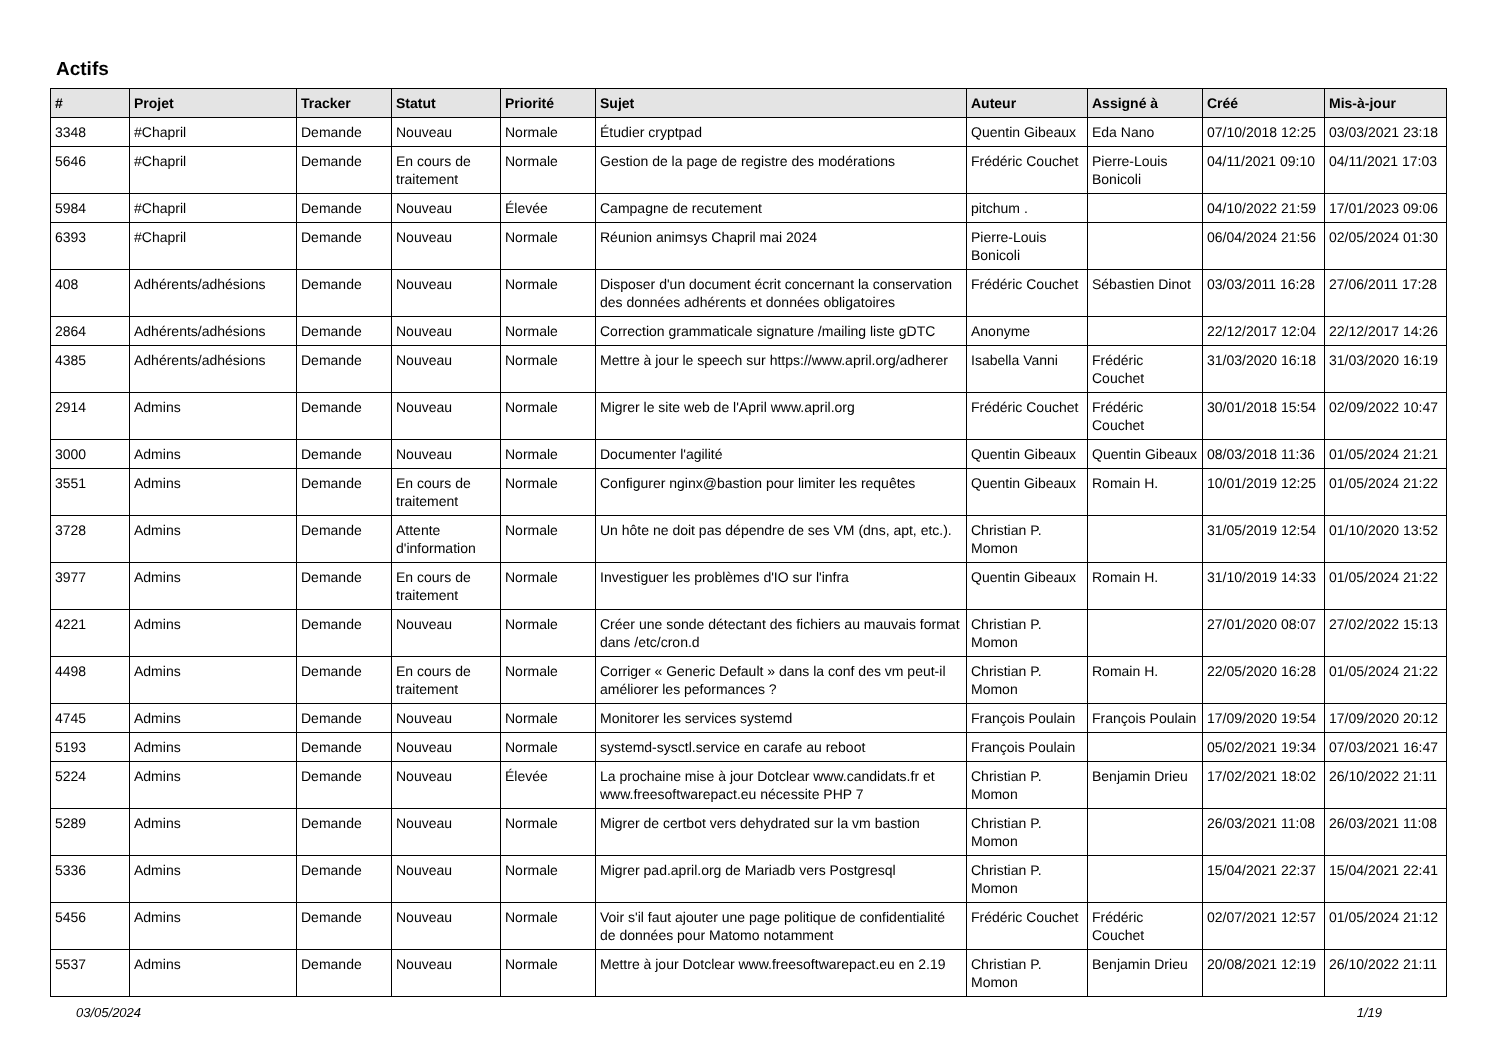Actifs
| # | Projet | Tracker | Statut | Priorité | Sujet | Auteur | Assigné à | Créé | Mis-à-jour |
| --- | --- | --- | --- | --- | --- | --- | --- | --- | --- |
| 3348 | #Chapril | Demande | Nouveau | Normale | Étudier cryptpad | Quentin Gibeaux | Eda Nano | 07/10/2018 12:25 | 03/03/2021 23:18 |
| 5646 | #Chapril | Demande | En cours de traitement | Normale | Gestion de la page de registre des modérations | Frédéric Couchet | Pierre-Louis Bonicoli | 04/11/2021 09:10 | 04/11/2021 17:03 |
| 5984 | #Chapril | Demande | Nouveau | Élevée | Campagne de recutement | pitchum . | | 04/10/2022 21:59 | 17/01/2023 09:06 |
| 6393 | #Chapril | Demande | Nouveau | Normale | Réunion animsys Chapril mai 2024 | Pierre-Louis Bonicoli | | 06/04/2024 21:56 | 02/05/2024 01:30 |
| 408 | Adhérents/adhésions | Demande | Nouveau | Normale | Disposer d'un document écrit concernant la conservation des données adhérents et données obligatoires | Frédéric Couchet | Sébastien Dinot | 03/03/2011 16:28 | 27/06/2011 17:28 |
| 2864 | Adhérents/adhésions | Demande | Nouveau | Normale | Correction grammaticale signature /mailing liste gDTC | Anonyme | | 22/12/2017 12:04 | 22/12/2017 14:26 |
| 4385 | Adhérents/adhésions | Demande | Nouveau | Normale | Mettre à jour le speech sur https://www.april.org/adherer | Isabella Vanni | Frédéric Couchet | 31/03/2020 16:18 | 31/03/2020 16:19 |
| 2914 | Admins | Demande | Nouveau | Normale | Migrer le site web de l'April www.april.org | Frédéric Couchet | Frédéric Couchet | 30/01/2018 15:54 | 02/09/2022 10:47 |
| 3000 | Admins | Demande | Nouveau | Normale | Documenter l'agilité | Quentin Gibeaux | Quentin Gibeaux | 08/03/2018 11:36 | 01/05/2024 21:21 |
| 3551 | Admins | Demande | En cours de traitement | Normale | Configurer nginx@bastion pour limiter les requêtes | Quentin Gibeaux | Romain H. | 10/01/2019 12:25 | 01/05/2024 21:22 |
| 3728 | Admins | Demande | Attente d'information | Normale | Un hôte ne doit pas dépendre de ses VM (dns, apt, etc.). | Christian P. Momon | | 31/05/2019 12:54 | 01/10/2020 13:52 |
| 3977 | Admins | Demande | En cours de traitement | Normale | Investiguer les problèmes d'IO sur l'infra | Quentin Gibeaux | Romain H. | 31/10/2019 14:33 | 01/05/2024 21:22 |
| 4221 | Admins | Demande | Nouveau | Normale | Créer une sonde détectant des fichiers au mauvais format dans /etc/cron.d | Christian P. Momon | | 27/01/2020 08:07 | 27/02/2022 15:13 |
| 4498 | Admins | Demande | En cours de traitement | Normale | Corriger « Generic Default » dans la conf des vm peut-il améliorer les peformances ? | Christian P. Momon | Romain H. | 22/05/2020 16:28 | 01/05/2024 21:22 |
| 4745 | Admins | Demande | Nouveau | Normale | Monitorer les services systemd | François Poulain | François Poulain | 17/09/2020 19:54 | 17/09/2020 20:12 |
| 5193 | Admins | Demande | Nouveau | Normale | systemd-sysctl.service en carafe au reboot | François Poulain | | 05/02/2021 19:34 | 07/03/2021 16:47 |
| 5224 | Admins | Demande | Nouveau | Élevée | La prochaine mise à jour Dotclear www.candidats.fr et www.freesoftwarepact.eu nécessite PHP 7 | Christian P. Momon | Benjamin Drieu | 17/02/2021 18:02 | 26/10/2022 21:11 |
| 5289 | Admins | Demande | Nouveau | Normale | Migrer de certbot vers dehydrated sur la vm bastion | Christian P. Momon | | 26/03/2021 11:08 | 26/03/2021 11:08 |
| 5336 | Admins | Demande | Nouveau | Normale | Migrer pad.april.org de Mariadb vers Postgresql | Christian P. Momon | | 15/04/2021 22:37 | 15/04/2021 22:41 |
| 5456 | Admins | Demande | Nouveau | Normale | Voir s'il faut ajouter une page politique de confidentialité de données pour Matomo notamment | Frédéric Couchet | Frédéric Couchet | 02/07/2021 12:57 | 01/05/2024 21:12 |
| 5537 | Admins | Demande | Nouveau | Normale | Mettre à jour Dotclear www.freesoftwarepact.eu en 2.19 | Christian P. Momon | Benjamin Drieu | 20/08/2021 12:19 | 26/10/2022 21:11 |
03/05/2024 1/19